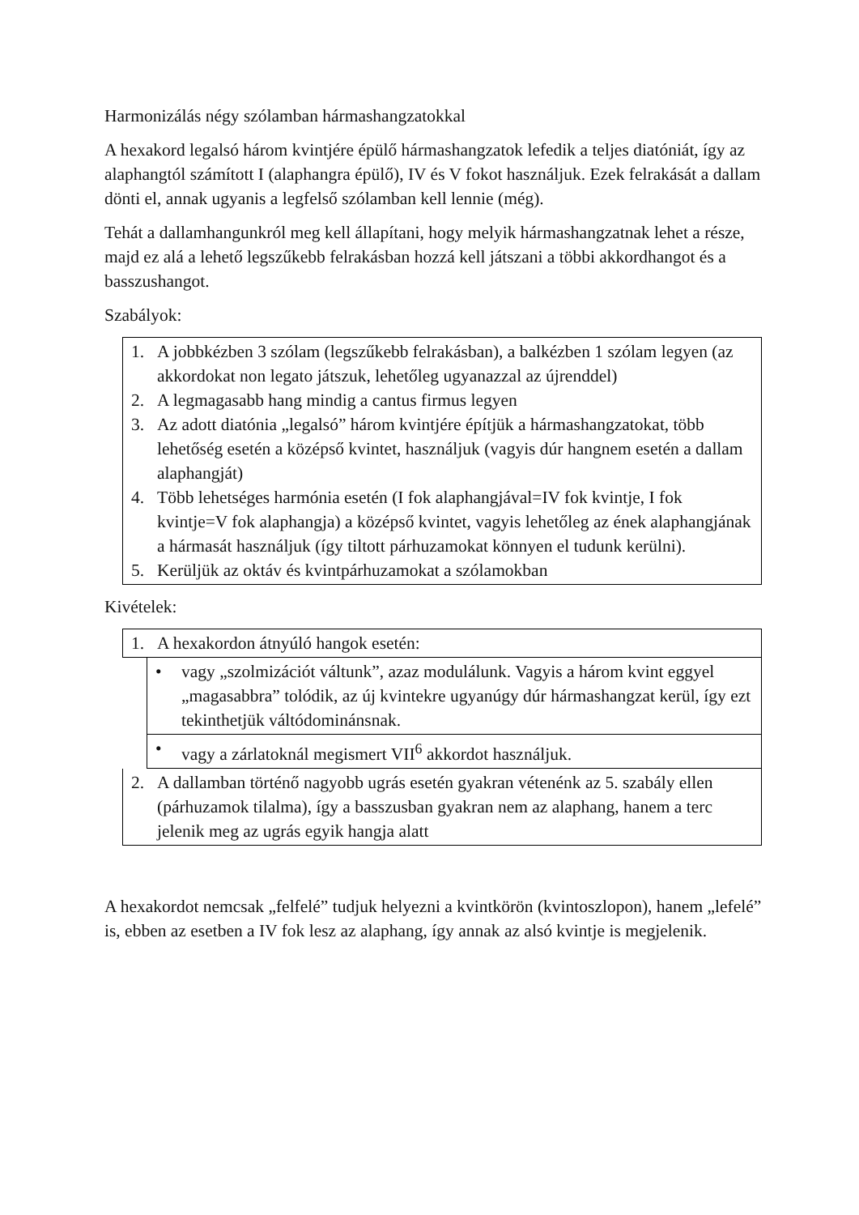Harmonizálás négy szólamban hármashangzatokkal
A hexakord legalsó három kvintjére épülő hármashangzatok lefedik a teljes diatóniát, így az alaphangtól számított I (alaphangra épülő), IV és V fokot használjuk. Ezek felrakását a dallam dönti el, annak ugyanis a legfelső szólamban kell lennie (még).
Tehát a dallamhangunkról meg kell állapítani, hogy melyik hármashangzatnak lehet a része, majd ez alá a lehető legszűkebb felrakásban hozzá kell játszani a többi akkordhangot és a basszushangot.
Szabályok:
1. A jobbkézben 3 szólam (legszűkebb felrakásban), a balkézben 1 szólam legyen (az akkordokat non legato játszuk, lehetőleg ugyanazzal az újrenddel)
2. A legmagasabb hang mindig a cantus firmus legyen
3. Az adott diatónia „legalsó” három kvintjére építjük a hármashangzatokat, több lehetőség esetén a középső kvintet, használjuk (vagyis dúr hangnem esetén a dallam alaphangját)
4. Több lehetséges harmónia esetén (I fok alaphangjával=IV fok kvintje, I fok kvintje=V fok alaphangja) a középső kvintet, vagyis lehetőleg az ének alaphangjának a hármasát használjuk (így tiltott párhuzamokat könnyen el tudunk kerülni).
5. Kerüljük az oktáv és kvintpárhuzamokat a szólamokban
Kivételek:
1. A hexakordon átnyúló hangok esetén:
• vagy „szolmizációt váltunk”, azaz modulálunk. Vagyis a három kvint eggyel „magasabbra” tolódik, az új kvintekre ugyanúgy dúr hármashangzat kerül, így ezt tekinthetjük váltódominánsnak.
• vagy a zárlatoknál megismert VII<sup>6</sup> akkordot használjuk.
2. A dallamban történő nagyobb ugrás esetén gyakran vétenénk az 5. szabály ellen (párhuzamok tilalma), így a basszusban gyakran nem az alaphang, hanem a terc jelenik meg az ugrás egyik hangja alatt
A hexakordot nemcsak „felfelé” tudjuk helyezni a kvintkörön (kvintoszlopon), hanem „lefelé” is, ebben az esetben a IV fok lesz az alaphang, így annak az alsó kvintje is megjelenik.